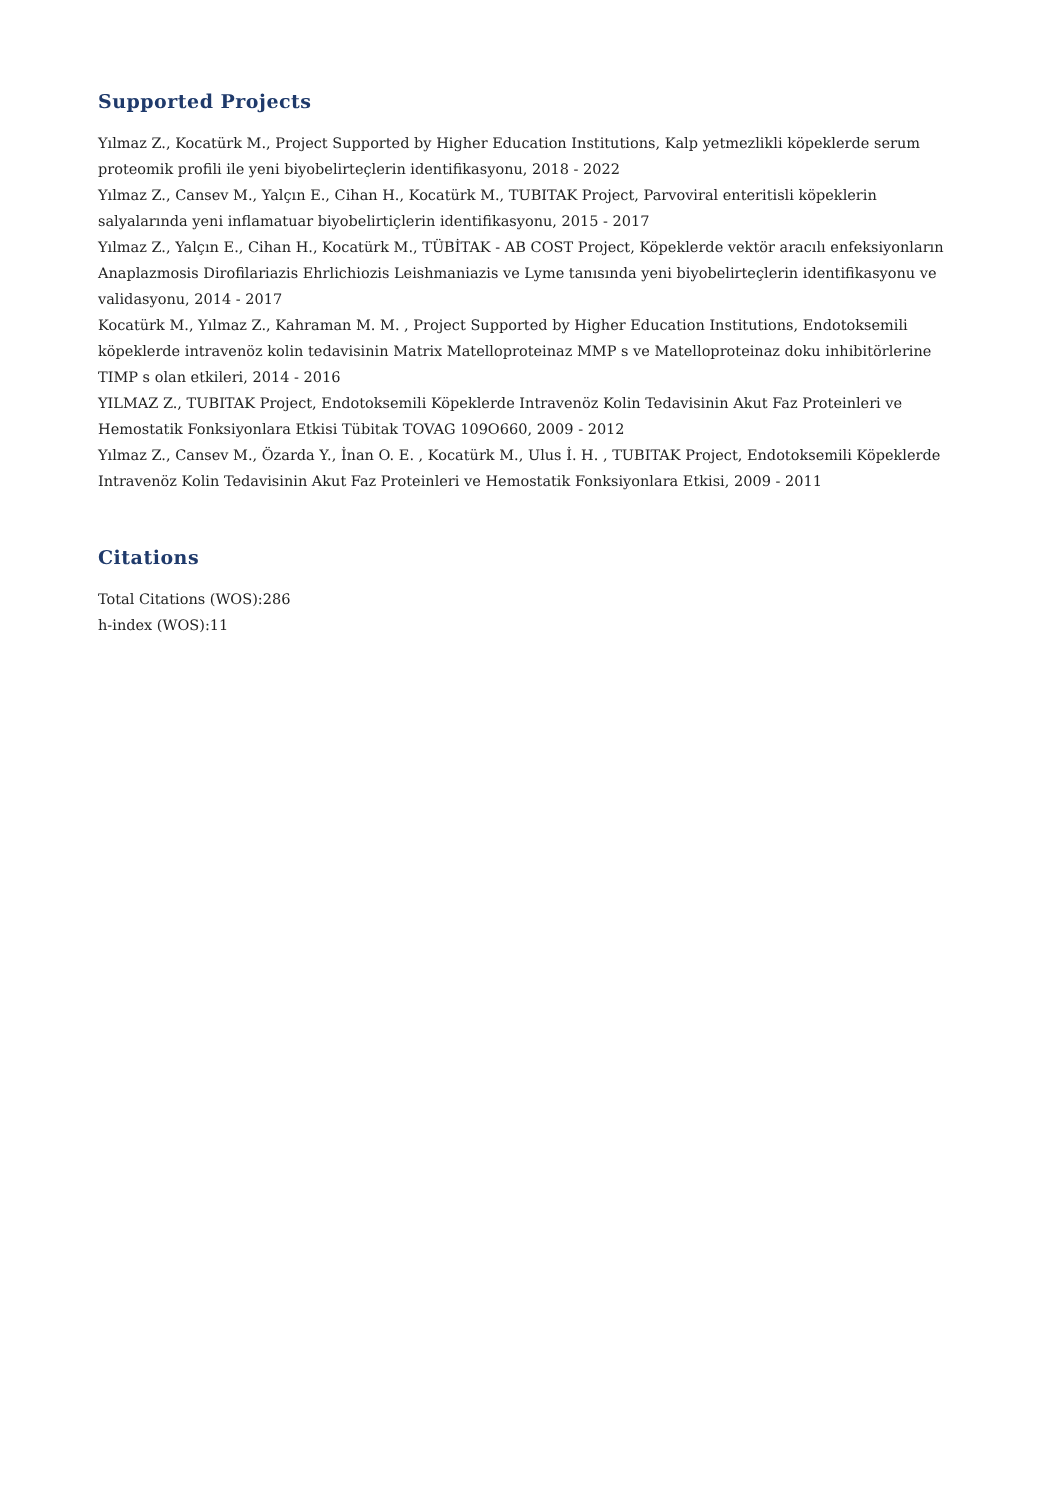Supported Projects
Yılmaz Z., Kocatürk M., Project Supported by Higher Education Institutions, Kalp yetmezlikli köpeklerde serum proteomik profili ile yeni biyobelirteçlerin identifikasyonu, 2018 - 2022
Yılmaz Z., Cansev M., Yalçın E., Cihan H., Kocatürk M., TUBITAK Project, Parvoviral enteritisli köpeklerin salyalarında yeni inflamatuar biyobelirtiçlerin identifikasyonu, 2015 - 2017
Yılmaz Z., Yalçın E., Cihan H., Kocatürk M., TÜBİTAK - AB COST Project, Köpeklerde vektör aracılı enfeksiyonların Anaplazmosis Dirofilariazis Ehrlichiozis Leishmaniazis ve Lyme tanısında yeni biyobelirteçlerin identifikasyonu ve validasyonu, 2014 - 2017
Kocatürk M., Yılmaz Z., Kahraman M. M. , Project Supported by Higher Education Institutions, Endotoksemili köpeklerde intravenöz kolin tedavisinin Matrix Matelloproteinaz MMP s ve Matelloproteinaz doku inhibitörlerine TIMP s olan etkileri, 2014 - 2016
YILMAZ Z., TUBITAK Project, Endotoksemili Köpeklerde Intravenöz Kolin Tedavisinin Akut Faz Proteinleri ve Hemostatik Fonksiyonlara Etkisi Tübitak TOVAG 109O660, 2009 - 2012
Yılmaz Z., Cansev M., Özarda Y., İnan O. E. , Kocatürk M., Ulus İ. H. , TUBITAK Project, Endotoksemili Köpeklerde Intravenöz Kolin Tedavisinin Akut Faz Proteinleri ve Hemostatik Fonksiyonlara Etkisi, 2009 - 2011
Citations
Total Citations (WOS):286
h-index (WOS):11